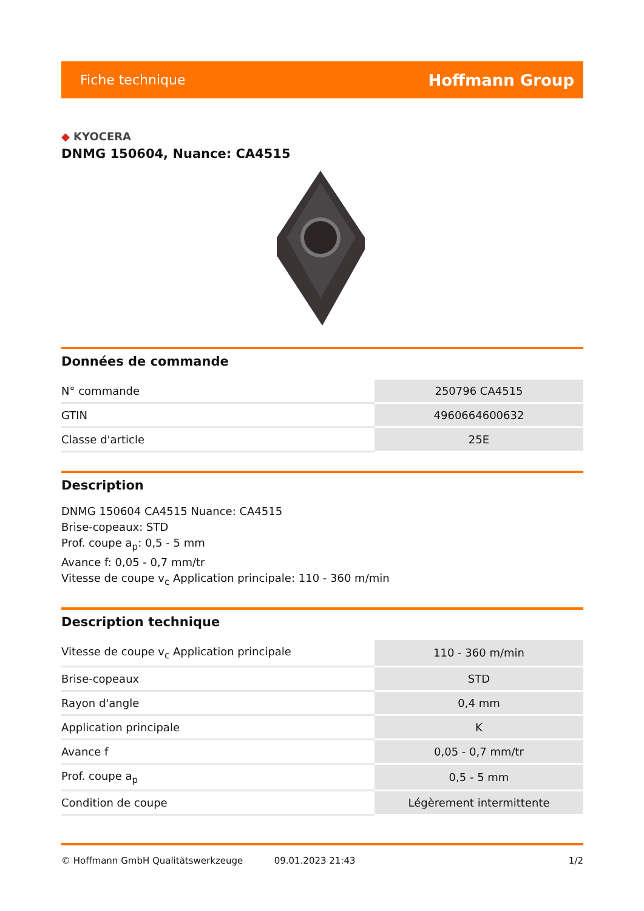Fiche technique Hoffmann Group
◆ KYOCERA
DNMG 150604, Nuance: CA4515
Données de commande
| N° commande | 250796 CA4515 |
| GTIN | 4960664600632 |
| Classe d'article | 25E |
Description
DNMG 150604 CA4515 Nuance: CA4515
Brise-copeaux: STD
Prof. coupe a<sub>p</sub>: 0,5 - 5 mm
Avance f: 0,05 - 0,7 mm/tr
Vitesse de coupe v<sub>c</sub> Application principale: 110 - 360 m/min
Description technique
| Vitesse de coupe v<sub>c</sub> Application principale | 110 - 360 m/min |
| Brise-copeaux | STD |
| Rayon d'angle | 0,4 mm |
| Application principale | K |
| Avance f | 0,05 - 0,7 mm/tr |
| Prof. coupe a<sub>p</sub> | 0,5 - 5 mm |
| Condition de coupe | Légèrement intermittente |
© Hoffmann GmbH Qualitätswerkzeuge 09.01.2023 21:43 1/2